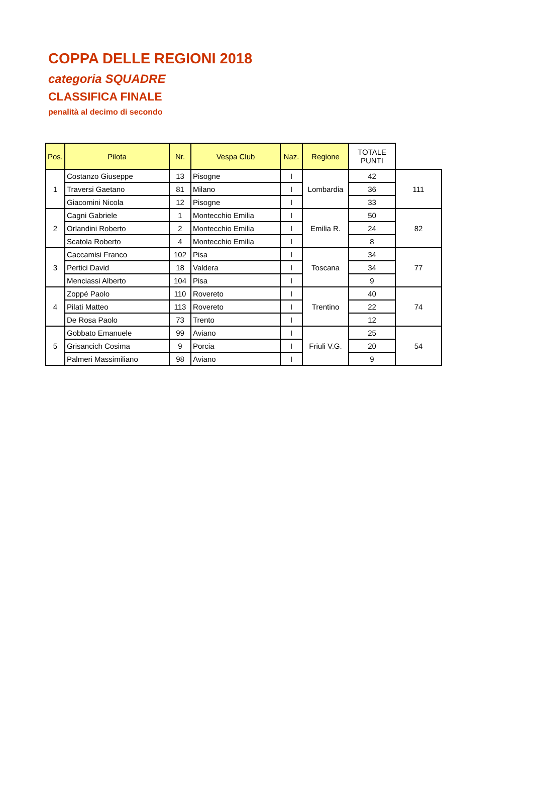COPPA DELLE REGIONI 2018
categoria SQUADRE
CLASSIFICA FINALE
penalità al decimo di secondo
| Pos. | Pilota | Nr. | Vespa Club | Naz. | Regione | TOTALE PUNTI | |
| 1 | Costanzo Giuseppe | 13 | Pisogne | I | Lombardia | 42 | 111 |
| | Traversi Gaetano | 81 | Milano | I | | 36 | |
| | Giacomini Nicola | 12 | Pisogne | I | | 33 | |
| 2 | Cagni Gabriele | 1 | Montecchio Emilia | I | Emilia R. | 50 | 82 |
| | Orlandini Roberto | 2 | Montecchio Emilia | I | | 24 | |
| | Scatola Roberto | 4 | Montecchio Emilia | I | | 8 | |
| 3 | Caccamisi Franco | 102 | Pisa | I | Toscana | 34 | 77 |
| | Pertici David | 18 | Valdera | I | | 34 | |
| | Menciassi Alberto | 104 | Pisa | I | | 9 | |
| 4 | Zoppé Paolo | 110 | Rovereto | I | Trentino | 40 | 74 |
| | Pilati Matteo | 113 | Rovereto | I | | 22 | |
| | De Rosa Paolo | 73 | Trento | I | | 12 | |
| 5 | Gobbato Emanuele | 99 | Aviano | I | Friuli V.G. | 25 | 54 |
| | Grisancich Cosima | 9 | Porcia | I | | 20 | |
| | Palmeri Massimiliano | 98 | Aviano | I | | 9 | |